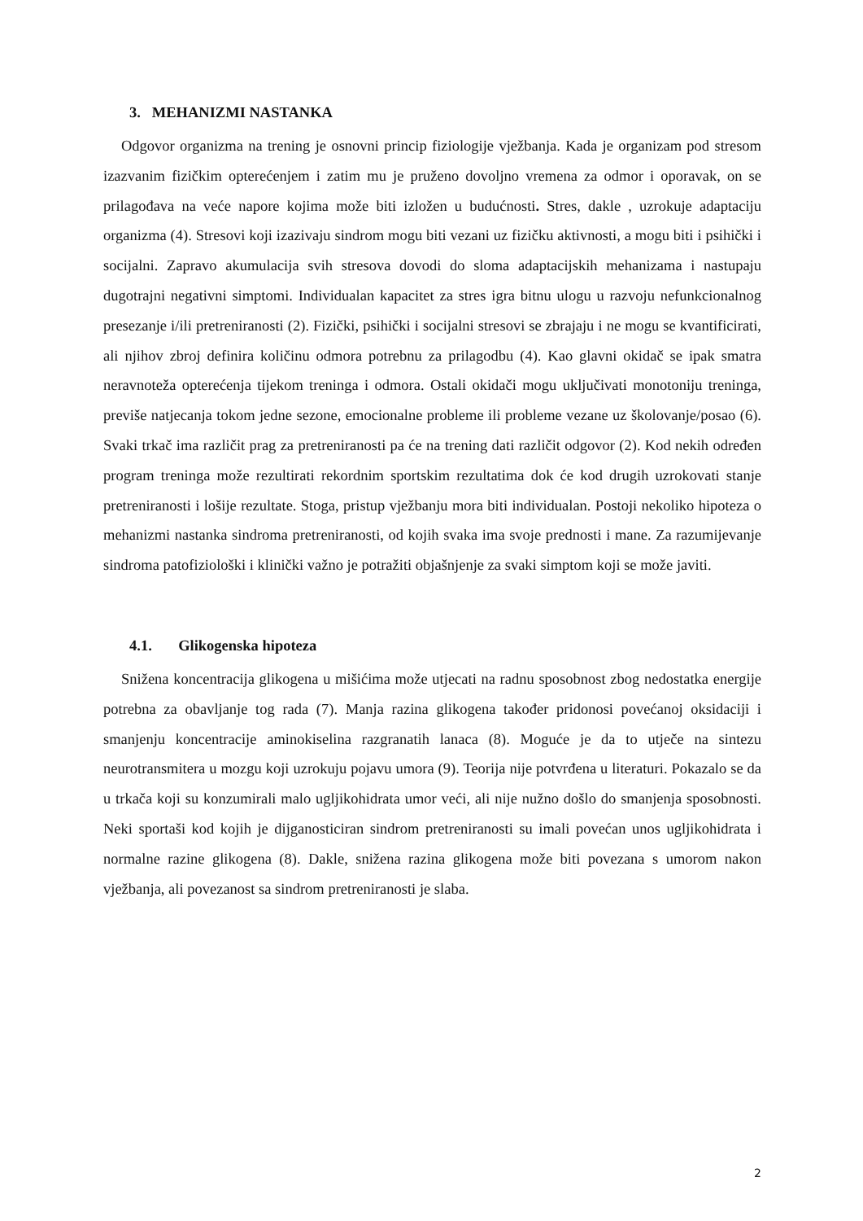3. MEHANIZMI NASTANKA
Odgovor organizma na trening je osnovni princip fiziologije vježbanja. Kada je organizam pod stresom izazvanim fizičkim opterećenjem i zatim mu je pruženo dovoljno vremena za odmor i oporavak, on se prilagođava na veće napore kojima može biti izložen u budućnosti. Stres, dakle , uzrokuje adaptaciju organizma (4). Stresovi koji izazivaju sindrom mogu biti vezani uz fizičku aktivnosti, a mogu biti i psihički i socijalni. Zapravo akumulacija svih stresova dovodi do sloma adaptacijskih mehanizama i nastupaju dugotrajni negativni simptomi. Individualan kapacitet za stres igra bitnu ulogu u razvoju nefunkcionalnog presezanje i/ili pretreniranosti (2). Fizički, psihički i socijalni stresovi se zbrajaju i ne mogu se kvantificirati, ali njihov zbroj definira količinu odmora potrebnu za prilagodbu (4). Kao glavni okidač se ipak smatra neravnoteža opterećenja tijekom treninga i odmora. Ostali okidači mogu uključivati monotoniju treninga, previše natjecanja tokom jedne sezone, emocionalne probleme ili probleme vezane uz školovanje/posao (6). Svaki trkač ima različit prag za pretreniranosti pa će na trening dati različit odgovor (2). Kod nekih određen program treninga može rezultirati rekordnim sportskim rezultatima dok će kod drugih uzrokovati stanje pretreniranosti i lošije rezultate. Stoga, pristup vježbanju mora biti individualan. Postoji nekoliko hipoteza o mehanizmi nastanka sindroma pretreniranosti, od kojih svaka ima svoje prednosti i mane. Za razumijevanje sindroma patofiziološki i klinički važno je potražiti objašnjenje za svaki simptom koji se može javiti.
4.1. Glikogenska hipoteza
Snižena koncentracija glikogena u mišićima može utjecati na radnu sposobnost zbog nedostatka energije potrebna za obavljanje tog rada (7). Manja razina glikogena također pridonosi povećanoj oksidaciji i smanjenju koncentracije aminokiselina razgranatih lanaca (8). Moguće je da to utječe na sintezu neurotransmitera u mozgu koji uzrokuju pojavu umora (9). Teorija nije potvrđena u literaturi. Pokazalo se da u trkača koji su konzumirali malo ugljikohidrata umor veći, ali nije nužno došlo do smanjenja sposobnosti. Neki sportaši kod kojih je dijganosticiran sindrom pretreniranosti su imali povećan unos ugljikohidrata i normalne razine glikogena (8). Dakle, snižena razina glikogena može biti povezana s umorom nakon vježbanja, ali povezanost sa sindrom pretreniranosti je slaba.
2